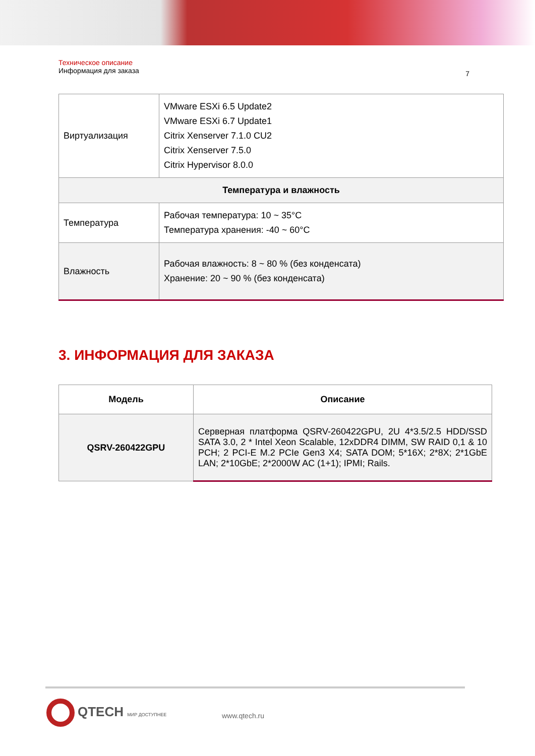Техническое описание
Информация для заказа
7
| Виртуализация | VMware ESXi 6.5 Update2 VMware ESXi 6.7 Update1 Citrix Xenserver 7.1.0 CU2 Citrix Xenserver 7.5.0 Citrix Hypervisor 8.0.0 |
| Температура и влажность | |
| Температура | Рабочая температура: 10 ~ 35°C Температура хранения: -40 ~ 60°C |
| Влажность | Рабочая влажность: 8 ~ 80 % (без конденсата) Хранение: 20 ~ 90 % (без конденсата) |
3. ИНФОРМАЦИЯ ДЛЯ ЗАКАЗА
| Модель | Описание |
| --- | --- |
| QSRV-260422GPU | Серверная платформа QSRV-260422GPU, 2U 4*3.5/2.5 HDD/SSD SATA 3.0, 2 * Intel Xeon Scalable, 12xDDR4 DIMM, SW RAID 0,1 & 10 PCH; 2 PCI-E M.2 PCIe Gen3 X4; SATA DOM; 5*16X; 2*8X; 2*1GbE LAN; 2*10GbE; 2*2000W AC (1+1); IPMI; Rails. |
QTECH МИР ДОСТУПНЕЕ
www.qtech.ru